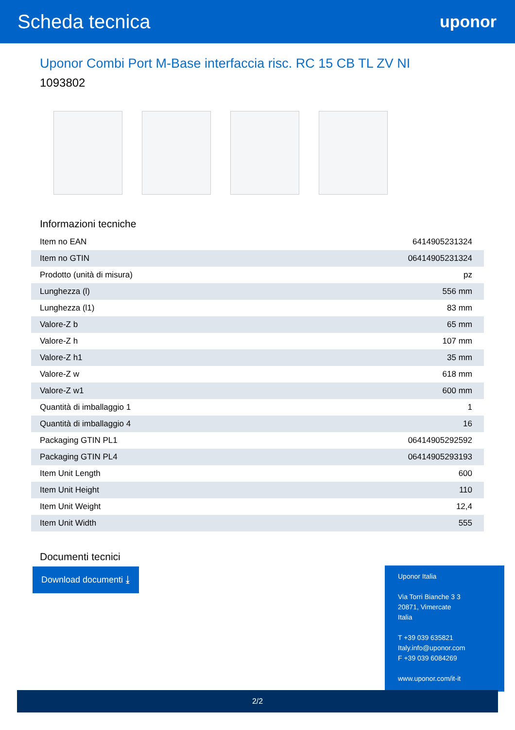Scheda tecnica
uponor
Uponor Combi Port M-Base interfaccia risc. RC 15 CB TL ZV NI
1093802
Informazioni tecniche
| Item no EAN | 6414905231324 |
| Item no GTIN | 06414905231324 |
| Prodotto (unità di misura) | pz |
| Lunghezza (l) | 556 mm |
| Lunghezza (l1) | 83 mm |
| Valore-Z b | 65 mm |
| Valore-Z h | 107 mm |
| Valore-Z h1 | 35 mm |
| Valore-Z w | 618 mm |
| Valore-Z w1 | 600 mm |
| Quantità di imballaggio 1 | 1 |
| Quantità di imballaggio 4 | 16 |
| Packaging GTIN PL1 | 06414905292592 |
| Packaging GTIN PL4 | 06414905293193 |
| Item Unit Length | 600 |
| Item Unit Height | 110 |
| Item Unit Weight | 12,4 |
| Item Unit Width | 555 |
Documenti tecnici
Download documenti ⤓
Uponor Italia
Via Torri Bianche 3 3
20871, Vimercate
Italia
T +39 039 635821
Italy.info@uponor.com
F +39 039 6084269
www.uponor.com/it-it
2/2